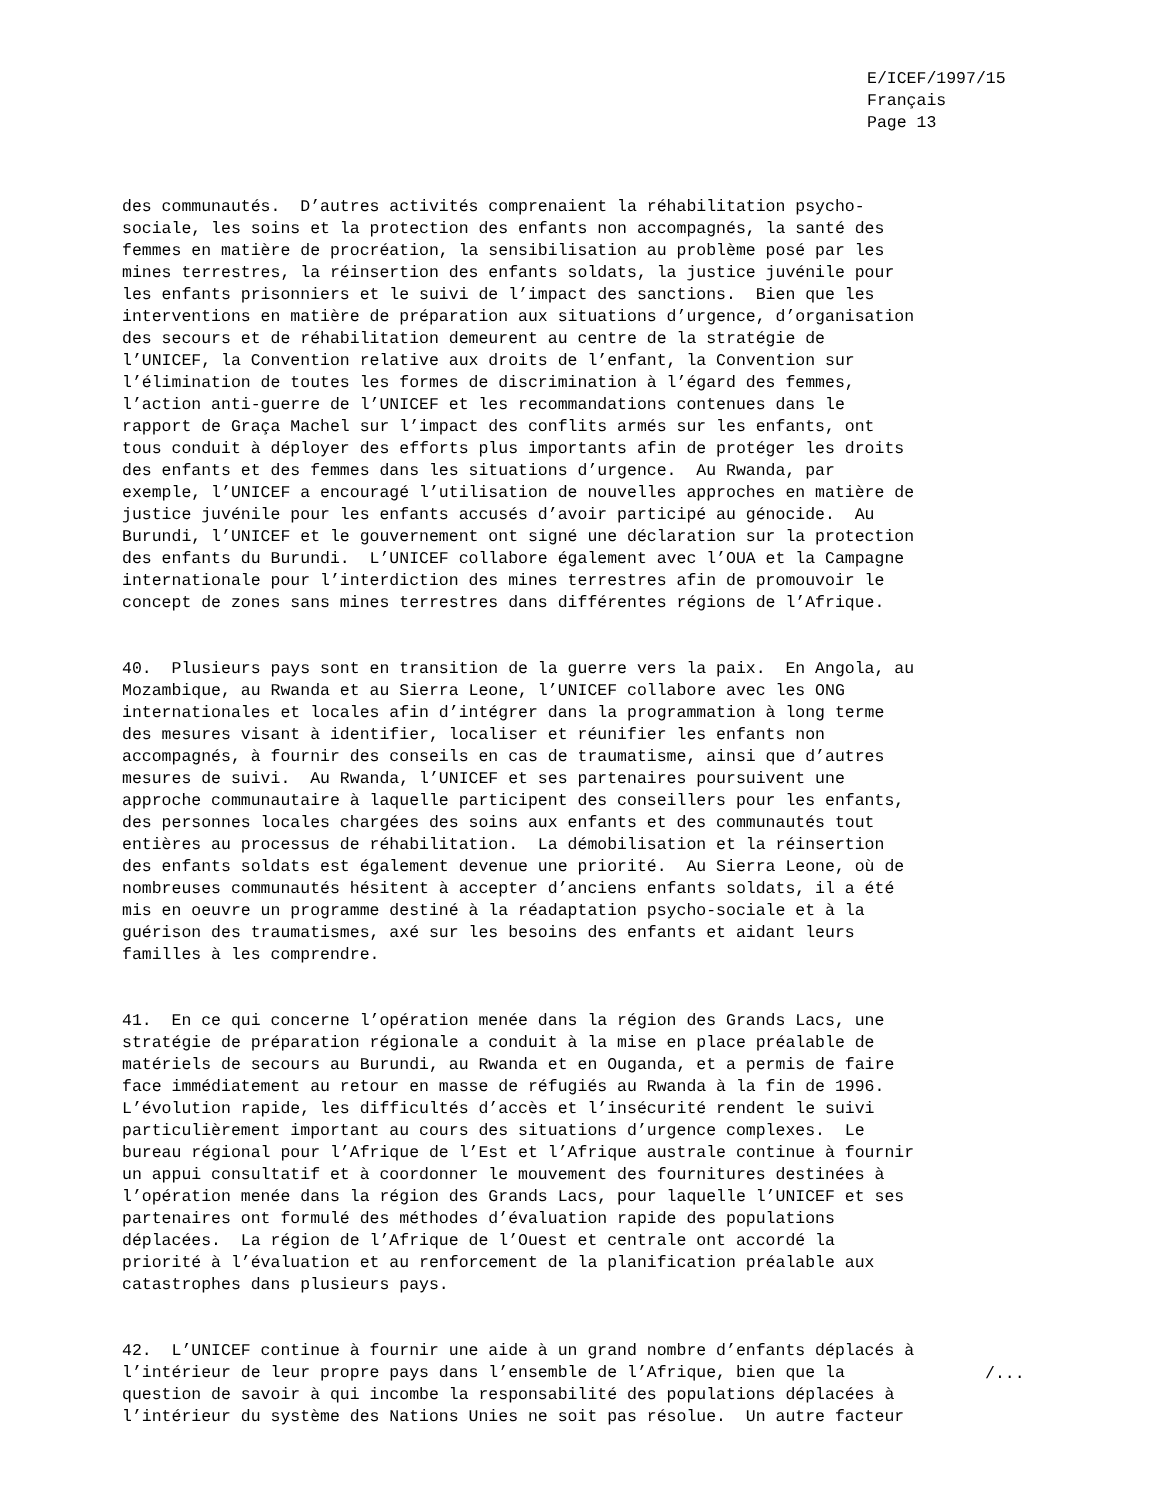E/ICEF/1997/15 Français Page 13
des communautés. D’autres activités comprenaient la réhabilitation psycho- sociale, les soins et la protection des enfants non accompagnés, la santé des femmes en matière de procréation, la sensibilisation au problème posé par les mines terrestres, la réinsertion des enfants soldats, la justice juvénile pour les enfants prisonniers et le suivi de l’impact des sanctions. Bien que les interventions en matière de préparation aux situations d’urgence, d’organisation des secours et de réhabilitation demeurent au centre de la stratégie de l’UNICEF, la Convention relative aux droits de l’enfant, la Convention sur l’élimination de toutes les formes de discrimination à l’égard des femmes, l’action anti-guerre de l’UNICEF et les recommandations contenues dans le rapport de Graça Machel sur l’impact des conflits armés sur les enfants, ont tous conduit à déployer des efforts plus importants afin de protéger les droits des enfants et des femmes dans les situations d’urgence. Au Rwanda, par exemple, l’UNICEF a encouragé l’utilisation de nouvelles approches en matière de justice juvénile pour les enfants accusés d’avoir participé au génocide. Au Burundi, l’UNICEF et le gouvernement ont signé une déclaration sur la protection des enfants du Burundi. L’UNICEF collabore également avec l’OUA et la Campagne internationale pour l’interdiction des mines terrestres afin de promouvoir le concept de zones sans mines terrestres dans différentes régions de l’Afrique.
40. Plusieurs pays sont en transition de la guerre vers la paix. En Angola, au Mozambique, au Rwanda et au Sierra Leone, l’UNICEF collabore avec les ONG internationales et locales afin d’intégrer dans la programmation à long terme des mesures visant à identifier, localiser et réunifier les enfants non accompagnés, à fournir des conseils en cas de traumatisme, ainsi que d’autres mesures de suivi. Au Rwanda, l’UNICEF et ses partenaires poursuivent une approche communautaire à laquelle participent des conseillers pour les enfants, des personnes locales chargées des soins aux enfants et des communautés tout entières au processus de réhabilitation. La démobilisation et la réinsertion des enfants soldats est également devenue une priorité. Au Sierra Leone, où de nombreuses communautés hésitent à accepter d’anciens enfants soldats, il a été mis en oeuvre un programme destiné à la réadaptation psycho-sociale et à la guérison des traumatismes, axé sur les besoins des enfants et aidant leurs familles à les comprendre.
41. En ce qui concerne l’opération menée dans la région des Grands Lacs, une stratégie de préparation régionale a conduit à la mise en place préalable de matériels de secours au Burundi, au Rwanda et en Ouganda, et a permis de faire face immédiatement au retour en masse de réfugiés au Rwanda à la fin de 1996. L’évolution rapide, les difficultés d’accès et l’insécurité rendent le suivi particulièrement important au cours des situations d’urgence complexes. Le bureau régional pour l’Afrique de l’Est et l’Afrique australe continue à fournir un appui consultatif et à coordonner le mouvement des fournitures destinées à l’opération menée dans la région des Grands Lacs, pour laquelle l’UNICEF et ses partenaires ont formulé des méthodes d’évaluation rapide des populations déplacées. La région de l’Afrique de l’Ouest et centrale ont accordé la priorité à l’évaluation et au renforcement de la planification préalable aux catastrophes dans plusieurs pays.
42. L’UNICEF continue à fournir une aide à un grand nombre d’enfants déplacés à l’intérieur de leur propre pays dans l’ensemble de l’Afrique, bien que la question de savoir à qui incombe la responsabilité des populations déplacées à l’intérieur du système des Nations Unies ne soit pas résolue. Un autre facteur
/...